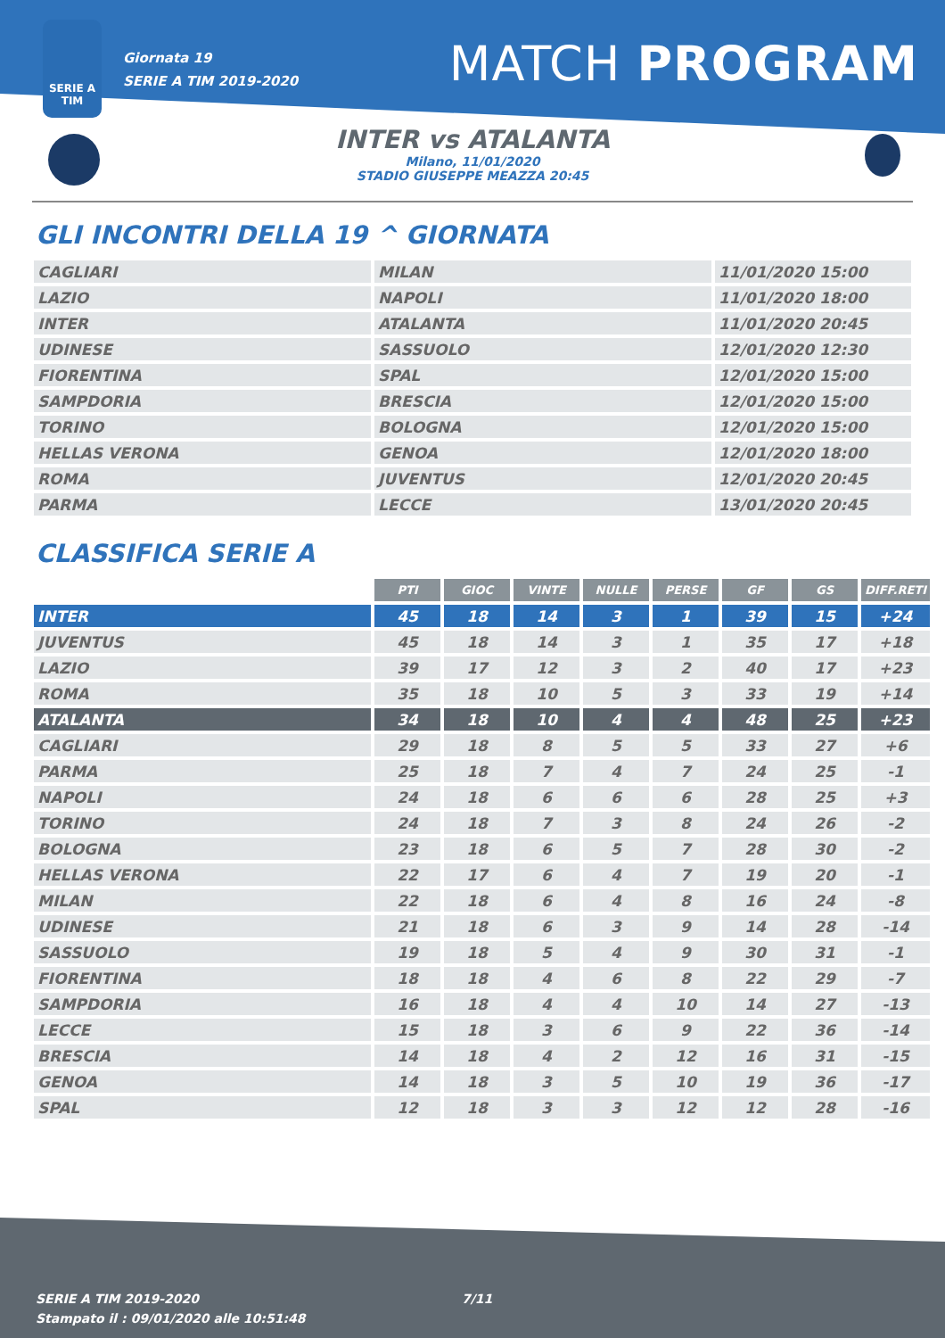SERIE A
TIM
Giornata 19
SERIE A TIM 2019-2020
MATCH PROGRAM
INTER vs ATALANTA
Milano, 11/01/2020
STADIO GIUSEPPE MEAZZA 20:45
GLI INCONTRI DELLA 19 ^ GIORNATA
| CAGLIARI | MILAN | 11/01/2020 15:00 |
| LAZIO | NAPOLI | 11/01/2020 18:00 |
| INTER | ATALANTA | 11/01/2020 20:45 |
| UDINESE | SASSUOLO | 12/01/2020 12:30 |
| FIORENTINA | SPAL | 12/01/2020 15:00 |
| SAMPDORIA | BRESCIA | 12/01/2020 15:00 |
| TORINO | BOLOGNA | 12/01/2020 15:00 |
| HELLAS VERONA | GENOA | 12/01/2020 18:00 |
| ROMA | JUVENTUS | 12/01/2020 20:45 |
| PARMA | LECCE | 13/01/2020 20:45 |
CLASSIFICA SERIE A
| | PTI | GIOC | VINTE | NULLE | PERSE | GF | GS | DIFF.RETI |
| INTER | 45 | 18 | 14 | 3 | 1 | 39 | 15 | +24 |
| JUVENTUS | 45 | 18 | 14 | 3 | 1 | 35 | 17 | +18 |
| LAZIO | 39 | 17 | 12 | 3 | 2 | 40 | 17 | +23 |
| ROMA | 35 | 18 | 10 | 5 | 3 | 33 | 19 | +14 |
| ATALANTA | 34 | 18 | 10 | 4 | 4 | 48 | 25 | +23 |
| CAGLIARI | 29 | 18 | 8 | 5 | 5 | 33 | 27 | +6 |
| PARMA | 25 | 18 | 7 | 4 | 7 | 24 | 25 | -1 |
| NAPOLI | 24 | 18 | 6 | 6 | 6 | 28 | 25 | +3 |
| TORINO | 24 | 18 | 7 | 3 | 8 | 24 | 26 | -2 |
| BOLOGNA | 23 | 18 | 6 | 5 | 7 | 28 | 30 | -2 |
| HELLAS VERONA | 22 | 17 | 6 | 4 | 7 | 19 | 20 | -1 |
| MILAN | 22 | 18 | 6 | 4 | 8 | 16 | 24 | -8 |
| UDINESE | 21 | 18 | 6 | 3 | 9 | 14 | 28 | -14 |
| SASSUOLO | 19 | 18 | 5 | 4 | 9 | 30 | 31 | -1 |
| FIORENTINA | 18 | 18 | 4 | 6 | 8 | 22 | 29 | -7 |
| SAMPDORIA | 16 | 18 | 4 | 4 | 10 | 14 | 27 | -13 |
| LECCE | 15 | 18 | 3 | 6 | 9 | 22 | 36 | -14 |
| BRESCIA | 14 | 18 | 4 | 2 | 12 | 16 | 31 | -15 |
| GENOA | 14 | 18 | 3 | 5 | 10 | 19 | 36 | -17 |
| SPAL | 12 | 18 | 3 | 3 | 12 | 12 | 28 | -16 |
SERIE A TIM 2019-2020
Stampato il : 09/01/2020 alle 10:51:48
7/11